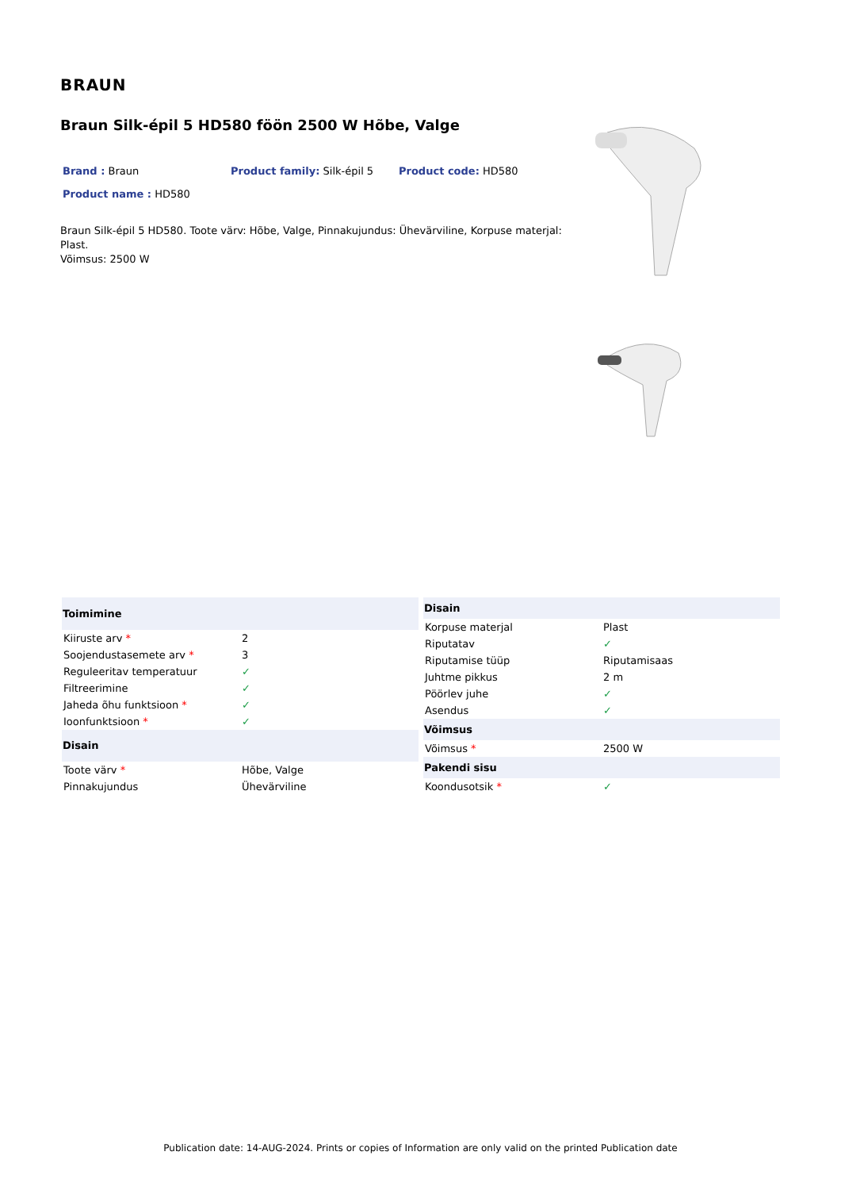BRAUN
Braun Silk-épil 5 HD580 föön 2500 W Hõbe, Valge
Brand : Braun Product family: Silk-épil 5 Product code: HD580
Product name : HD580
Braun Silk-épil 5 HD580. Toote värv: Hõbe, Valge, Pinnakujundus: Ühevärviline, Korpuse materjal: Plast.
Võimsus: 2500 W
| Toimimine | |
| --- | --- |
| Kiiruste arv * | 2 |
| Soojendustasemete arv * | 3 |
| Reguleeritav temperatuur | ✓ |
| Filtreerimine | ✓ |
| Jaheda õhu funktsioon * | ✓ |
| Ioonfunktsioon * | ✓ |
| Disain | |
| Toote värv * | Hõbe, Valge |
| Pinnakujundus | Ühevärviline |
| Disain | |
| --- | --- |
| Korpuse materjal | Plast |
| Riputatav | ✓ |
| Riputamise tüüp | Riputamisaas |
| Juhtme pikkus | 2 m |
| Pöörlev juhe | ✓ |
| Asendus | ✓ |
| Võimsus | |
| Võimsus * | 2500 W |
| Pakendi sisu | |
| Koondusotsik * | ✓ |
Publication date: 14-AUG-2024. Prints or copies of Information are only valid on the printed Publication date